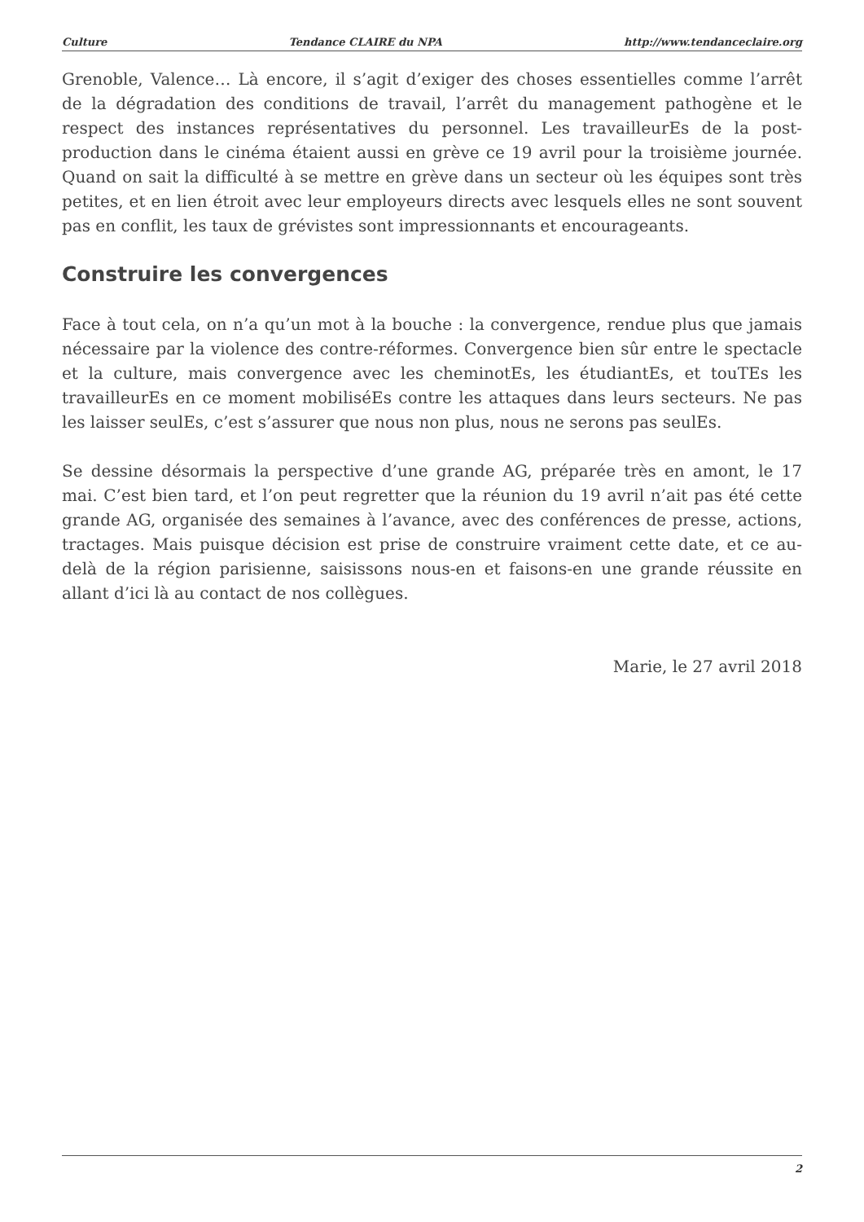Culture Tendance CLAIRE du NPA http://www.tendanceclaire.org
Grenoble, Valence… Là encore, il s’agit d’exiger des choses essentielles comme l’arrêt de la dégradation des conditions de travail, l’arrêt du management pathogène et le respect des instances représentatives du personnel. Les travailleurEs de la post-production dans le cinéma étaient aussi en grève ce 19 avril pour la troisième journée. Quand on sait la difficulté à se mettre en grève dans un secteur où les équipes sont très petites, et en lien étroit avec leur employeurs directs avec lesquels elles ne sont souvent pas en conflit, les taux de grévistes sont impressionnants et encourageants.
Construire les convergences
Face à tout cela, on n’a qu’un mot à la bouche : la convergence, rendue plus que jamais nécessaire par la violence des contre-réformes. Convergence bien sûr entre le spectacle et la culture, mais convergence avec les cheminotEs, les étudiantEs, et touTEs les travailleurEs en ce moment mobiliséEs contre les attaques dans leurs secteurs. Ne pas les laisser seulEs, c’est s’assurer que nous non plus, nous ne serons pas seulEs.
Se dessine désormais la perspective d’une grande AG, préparée très en amont, le 17 mai. C’est bien tard, et l’on peut regretter que la réunion du 19 avril n’ait pas été cette grande AG, organisée des semaines à l’avance, avec des conférences de presse, actions, tractages. Mais puisque décision est prise de construire vraiment cette date, et ce au-delà de la région parisienne, saisissons nous-en et faisons-en une grande réussite en allant d’ici là au contact de nos collègues.
Marie, le 27 avril 2018
2